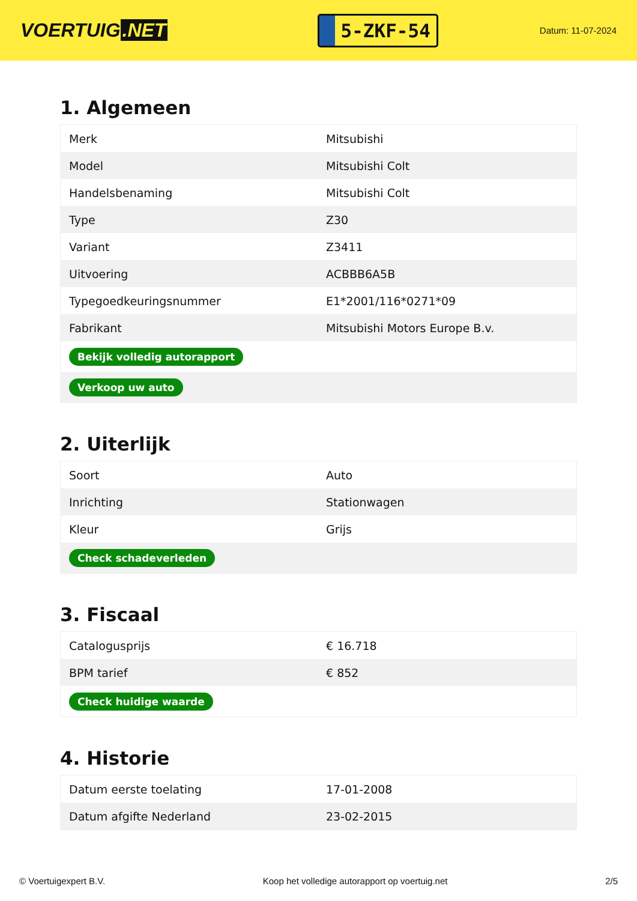VOERTUIG.NET
5-ZKF-54
Datum: 11-07-2024
1. Algemeen
| Merk | Mitsubishi |
| Model | Mitsubishi Colt |
| Handelsbenaming | Mitsubishi Colt |
| Type | Z30 |
| Variant | Z3411 |
| Uitvoering | ACBBB6A5B |
| Typegoedkeuringsnummer | E1*2001/116*0271*09 |
| Fabrikant | Mitsubishi Motors Europe B.v. |
| Bekijk volledig autorapport | |
| Verkoop uw auto | |
2. Uiterlijk
| Soort | Auto |
| Inrichting | Stationwagen |
| Kleur | Grijs |
| Check schadeverleden | |
3. Fiscaal
| Catalogusprijs | € 16.718 |
| BPM tarief | € 852 |
| Check huidige waarde | |
4. Historie
| Datum eerste toelating | 17-01-2008 |
| Datum afgifte Nederland | 23-02-2015 |
© Voertuigexpert B.V. Koop het volledige autorapport op voertuig.net 2/5